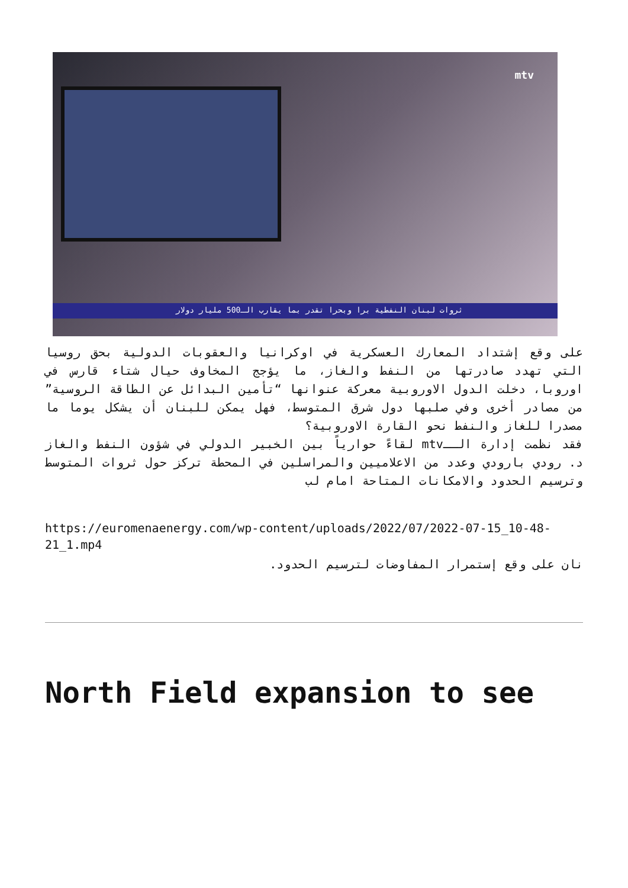mtv
ثروات لبنان النفطية برا وبحرا تقدر بما يقارب الـ500 مليار دولار
على وقع إشتداد المعارك العسكرية في اوكرانيا والعقوبات الدولية بحق روسيا التي تهدد صادرتها من النفط والغاز، ما يؤجج المخاوف حيال شتاء قارس في اوروبا، دخلت الدول الاوروبية معركة عنوانها “تأمين البدائل عن الطاقة الروسية” من مصادر أخرى وفي صلبها دول شرق المتوسط، فهل يمكن للبنان أن يشكل يوما ما مصدرا للغاز والنفط نحو القارة الاوروبية؟
فقد نظمت إدارة الــmtv لقاءً حوارياً بين الخبير الدولي في شؤون النفط والغاز د. رودي بارودي وعدد من الاعلاميين والمراسلين في المحطة تركز حول ثروات المتوسط وترسيم الحدود والامكانات المتاحة امام لب
https://euromenaenergy.com/wp-content/uploads/2022/07/2022-07-15_10-48-21_1.mp4
نان على وقع إستمرار المفاوضات لترسيم الحدود.
North Field expansion to see